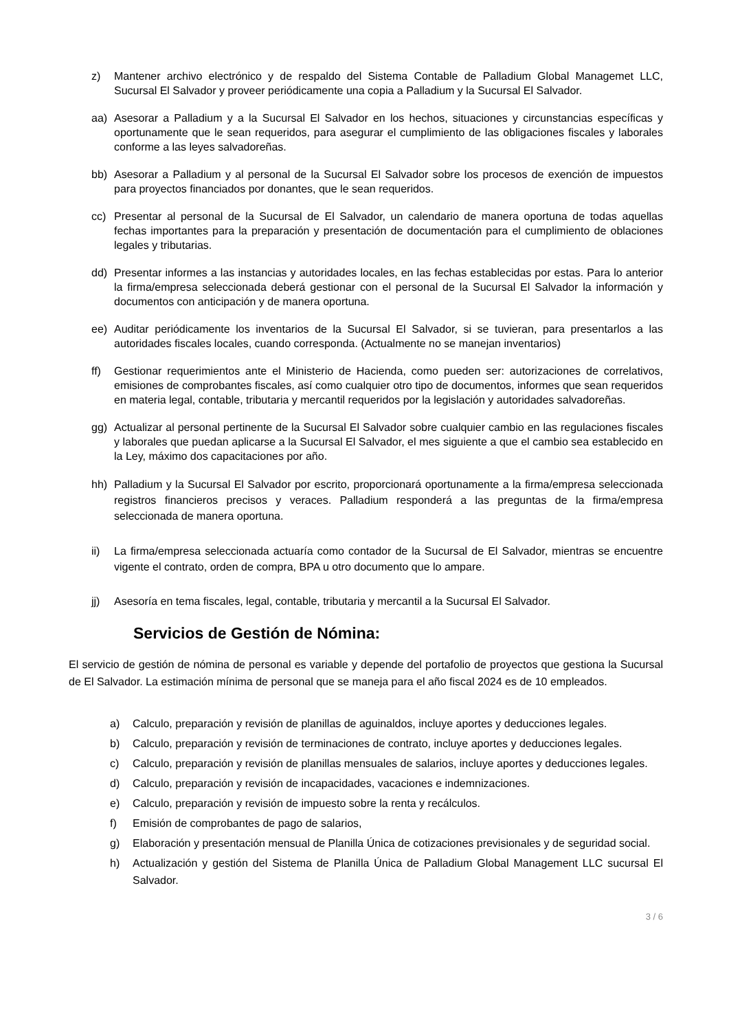z) Mantener archivo electrónico y de respaldo del Sistema Contable de Palladium Global Managemet LLC, Sucursal El Salvador y proveer periódicamente una copia a Palladium y la Sucursal El Salvador.
aa) Asesorar a Palladium y a la Sucursal El Salvador en los hechos, situaciones y circunstancias específicas y oportunamente que le sean requeridos, para asegurar el cumplimiento de las obligaciones fiscales y laborales conforme a las leyes salvadoreñas.
bb) Asesorar a Palladium y al personal de la Sucursal El Salvador sobre los procesos de exención de impuestos para proyectos financiados por donantes, que le sean requeridos.
cc) Presentar al personal de la Sucursal de El Salvador, un calendario de manera oportuna de todas aquellas fechas importantes para la preparación y presentación de documentación para el cumplimiento de oblaciones legales y tributarias.
dd) Presentar informes a las instancias y autoridades locales, en las fechas establecidas por estas. Para lo anterior la firma/empresa seleccionada deberá gestionar con el personal de la Sucursal El Salvador la información y documentos con anticipación y de manera oportuna.
ee) Auditar periódicamente los inventarios de la Sucursal El Salvador, si se tuvieran, para presentarlos a las autoridades fiscales locales, cuando corresponda. (Actualmente no se manejan inventarios)
ff) Gestionar requerimientos ante el Ministerio de Hacienda, como pueden ser: autorizaciones de correlativos, emisiones de comprobantes fiscales, así como cualquier otro tipo de documentos, informes que sean requeridos en materia legal, contable, tributaria y mercantil requeridos por la legislación y autoridades salvadoreñas.
gg) Actualizar al personal pertinente de la Sucursal El Salvador sobre cualquier cambio en las regulaciones fiscales y laborales que puedan aplicarse a la Sucursal El Salvador, el mes siguiente a que el cambio sea establecido en la Ley, máximo dos capacitaciones por año.
hh) Palladium y la Sucursal El Salvador por escrito, proporcionará oportunamente a la firma/empresa seleccionada registros financieros precisos y veraces. Palladium responderá a las preguntas de la firma/empresa seleccionada de manera oportuna.
ii) La firma/empresa seleccionada actuaría como contador de la Sucursal de El Salvador, mientras se encuentre vigente el contrato, orden de compra, BPA u otro documento que lo ampare.
jj) Asesoría en tema fiscales, legal, contable, tributaria y mercantil a la Sucursal El Salvador.
Servicios de Gestión de Nómina:
El servicio de gestión de nómina de personal es variable y depende del portafolio de proyectos que gestiona la Sucursal de El Salvador. La estimación mínima de personal que se maneja para el año fiscal 2024 es de 10 empleados.
a) Calculo, preparación y revisión de planillas de aguinaldos, incluye aportes y deducciones legales.
b) Calculo, preparación y revisión de terminaciones de contrato, incluye aportes y deducciones legales.
c) Calculo, preparación y revisión de planillas mensuales de salarios, incluye aportes y deducciones legales.
d) Calculo, preparación y revisión de incapacidades, vacaciones e indemnizaciones.
e) Calculo, preparación y revisión de impuesto sobre la renta y recálculos.
f) Emisión de comprobantes de pago de salarios,
g) Elaboración y presentación mensual de Planilla Única de cotizaciones previsionales y de seguridad social.
h) Actualización y gestión del Sistema de Planilla Única de Palladium Global Management LLC sucursal El Salvador.
3 / 6